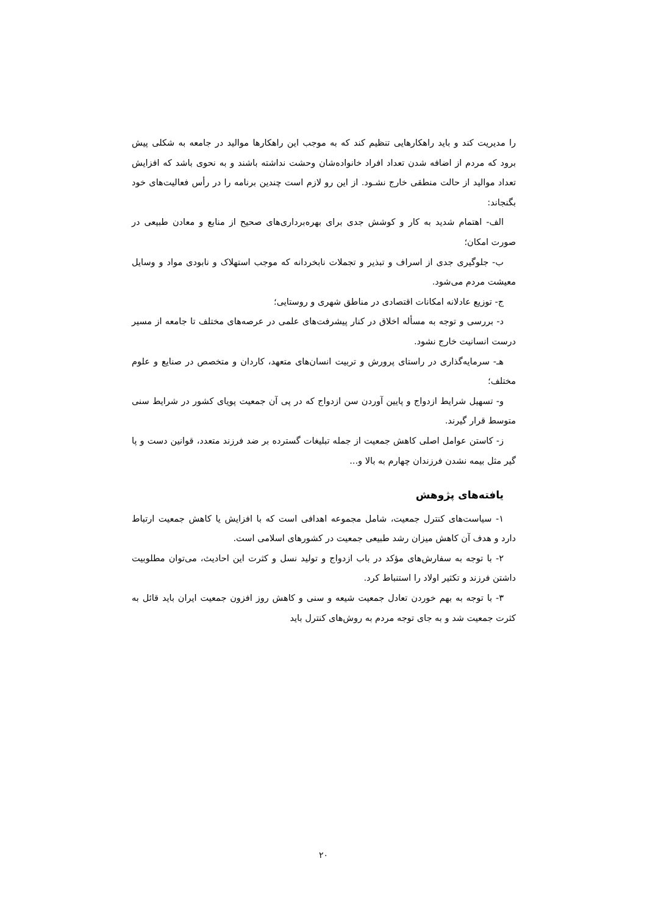را مدیریت کند و باید راهکارهایی تنظیم کند که به موجب این راهکارها موالید در جامعه به شکلی پیش برود که مردم از اضافه شدن تعداد افراد خانواده‌شان وحشت نداشته باشند و به نحوی باشد که افزایش تعداد موالید از حالت منطقی خارج نشـود. از این رو لازم است چندین برنامه را در رأس فعالیت‌های خود بگنجاند:
الف- اهتمام شدید به کار و کوشش جدی برای بهره‌برداری‌های صحیح از منابع و معادن طبیعی در صورت امکان؛
ب- جلوگیری جدی از اسراف و تبذیر و تجملات نابخردانه که موجب استهلاک و نابودی مواد و وسایل معیشت مردم می‌شود.
ج- توزیع عادلانه امکانات اقتصادی در مناطق شهری و روستایی؛
د- بررسی و توجه به مسأله اخلاق در کنار پیشرفت‌های علمی در عرصه‌های مختلف تا جامعه از مسیر درست انسانیت خارج نشود.
هـ- سرمایه‌گذاری در راستای پرورش و تربیت انسان‌های متعهد، کاردان و متخصص در صنایع و علوم مختلف؛
و- تسهیل شرایط ازدواج و پایین آوردن سن ازدواج که در پی آن جمعیت پویای کشور در شرایط سنی متوسط قرار گیرند.
ز- کاستن عوامل اصلی کاهش جمعیت از جمله تبلیغات گسترده بر ضد فرزند متعدد، قوانین دست و پا گیر مثل بیمه نشدن فرزندان چهارم به بالا و...
یافته‌های پژوهش
۱- سیاست‌های کنترل جمعیت، شامل مجموعه اهدافی است که با افزایش یا کاهش جمعیت ارتباط دارد و هدف آن کاهش میزان رشد طبیعی جمعیت در کشورهای اسلامی است.
۲- با توجه به سفارش‌های مؤکد در باب ازدواج و تولید نسل و کثرت این احادیث، می‌توان مطلوبیت داشتن فرزند و تکثیر اولاد را استنباط کرد.
۳- با توجه به بهم خوردن تعادل جمعیت شیعه و سنی و کاهش روز افزون جمعیت ایران باید قائل به کثرت جمعیت شد و به جای توجه مردم به روش‌های کنترل باید
۲۰